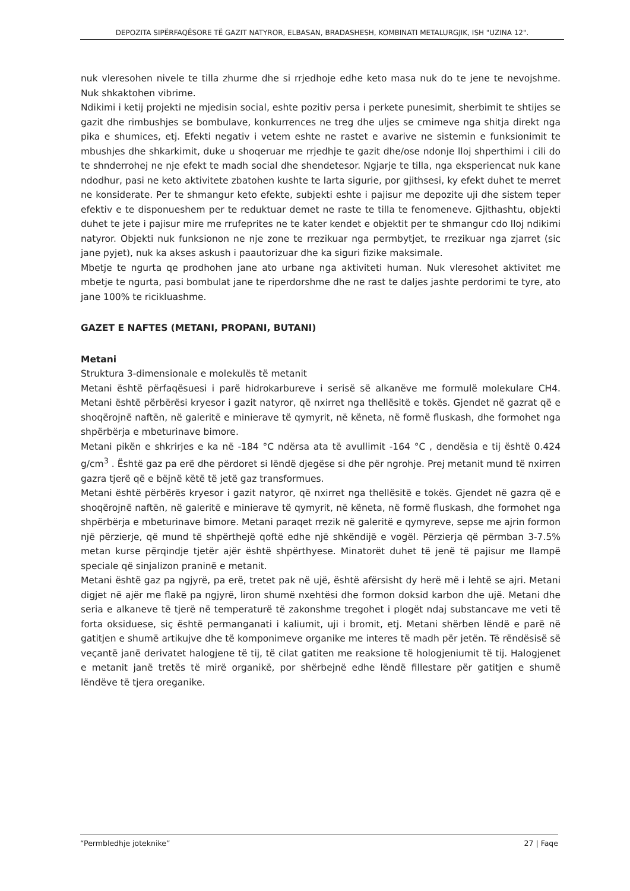DEPOZITA SIPËRFAQËSORE TË GAZIT NATYROR, ELBASAN, BRADASHESH, KOMBINATI METALURGJIK, ISH "UZINA 12".
nuk vleresohen nivele te tilla zhurme dhe si rrjedhoje edhe keto masa nuk do te jene te nevojshme. Nuk shkaktohen vibrime.
Ndikimi i ketij projekti ne mjedisin social, eshte pozitiv persa i perkete punesimit, sherbimit te shtijes se gazit dhe rimbushjes se bombulave, konkurrences ne treg dhe uljes se cmimeve nga shitja direkt nga pika e shumices, etj. Efekti negativ i vetem eshte ne rastet e avarive ne sistemin e funksionimit te mbushjes dhe shkarkimit, duke u shoqeruar me rrjedhje te gazit dhe/ose ndonje lloj shperthimi i cili do te shnderrohej ne nje efekt te madh social dhe shendetesor. Ngjarje te tilla, nga eksperiencat nuk kane ndodhur, pasi ne keto aktivitete zbatohen kushte te larta sigurie, por gjithsesi, ky efekt duhet te merret ne konsiderate. Per te shmangur keto efekte, subjekti eshte i pajisur me depozite uji dhe sistem teper efektiv e te disponueshem per te reduktuar demet ne raste te tilla te fenomeneve. Gjithashtu, objekti duhet te jete i pajisur mire me rrufeprites ne te kater kendet e objektit per te shmangur cdo lloj ndikimi natyror. Objekti nuk funksionon ne nje zone te rrezikuar nga permbytjet, te rrezikuar nga zjarret (sic jane pyjet), nuk ka akses askush i paautorizuar dhe ka siguri fizike maksimale.
Mbetje te ngurta qe prodhohen jane ato urbane nga aktiviteti human. Nuk vleresohet aktivitet me mbetje te ngurta, pasi bombulat jane te riperdorshme dhe ne rast te daljes jashte perdorimi te tyre, ato jane 100% te ricikluashme.
GAZET E NAFTES (METANI, PROPANI, BUTANI)
Metani
Struktura 3-dimensionale e molekulës të metanit
Metani është përfaqësuesi i parë hidrokarbureve i serisë së alkanëve me formulë molekulare CH4. Metani është përbërësi kryesor i gazit natyror, që nxirret nga thellësitë e tokës. Gjendet në gazrat që e shoqërojnë naftën, në galeritë e minierave të qymyrit, në këneta, në formë fluskash, dhe formohet nga shpërbërja e mbeturinave bimore.
Metani pikën e shkrirjes e ka në -184 °C ndërsa ata të avullimit -164 °C , dendësia e tij është 0.424 g/cm<sup>3</sup> . Është gaz pa erë dhe përdoret si lëndë djegëse si dhe për ngrohje. Prej metanit mund të nxirren gazra tjerë që e bëjnë këtë të jetë gaz transformues.
Metani është përbërës kryesor i gazit natyror, që nxirret nga thellësitë e tokës. Gjendet në gazra që e shoqërojnë naftën, në galeritë e minierave të qymyrit, në këneta, në formë fluskash, dhe formohet nga shpërbërja e mbeturinave bimore. Metani paraqet rrezik në galeritë e qymyreve, sepse me ajrin formon një përzierje, që mund të shpërthejë qoftë edhe një shkëndijë e vogël. Përzierja që përmban 3-7.5% metan kurse përqindje tjetër ajër është shpërthyese. Minatorët duhet të jenë të pajisur me llampë speciale që sinjalizon praninë e metanit.
Metani është gaz pa ngjyrë, pa erë, tretet pak në ujë, është afërsisht dy herë më i lehtë se ajri. Metani digjet në ajër me flakë pa ngjyrë, liron shumë nxehtësi dhe formon doksid karbon dhe ujë. Metani dhe seria e alkaneve të tjerë në temperaturë të zakonshme tregohet i plogët ndaj substancave me veti të forta oksiduese, siç është permanganati i kaliumit, uji i bromit, etj. Metani shërben lëndë e parë në gatitjen e shumë artikujve dhe të komponimeve organike me interes të madh për jetën. Të rëndësisë së veçantë janë derivatet halogjene të tij, të cilat gatiten me reaksione të hologjeniumit të tij. Halogjenet e metanit janë tretës të mirë organikë, por shërbejnë edhe lëndë fillestare për gatitjen e shumë lëndëve të tjera oreganike.
“Permbledhje joteknike” 27 | Faqe